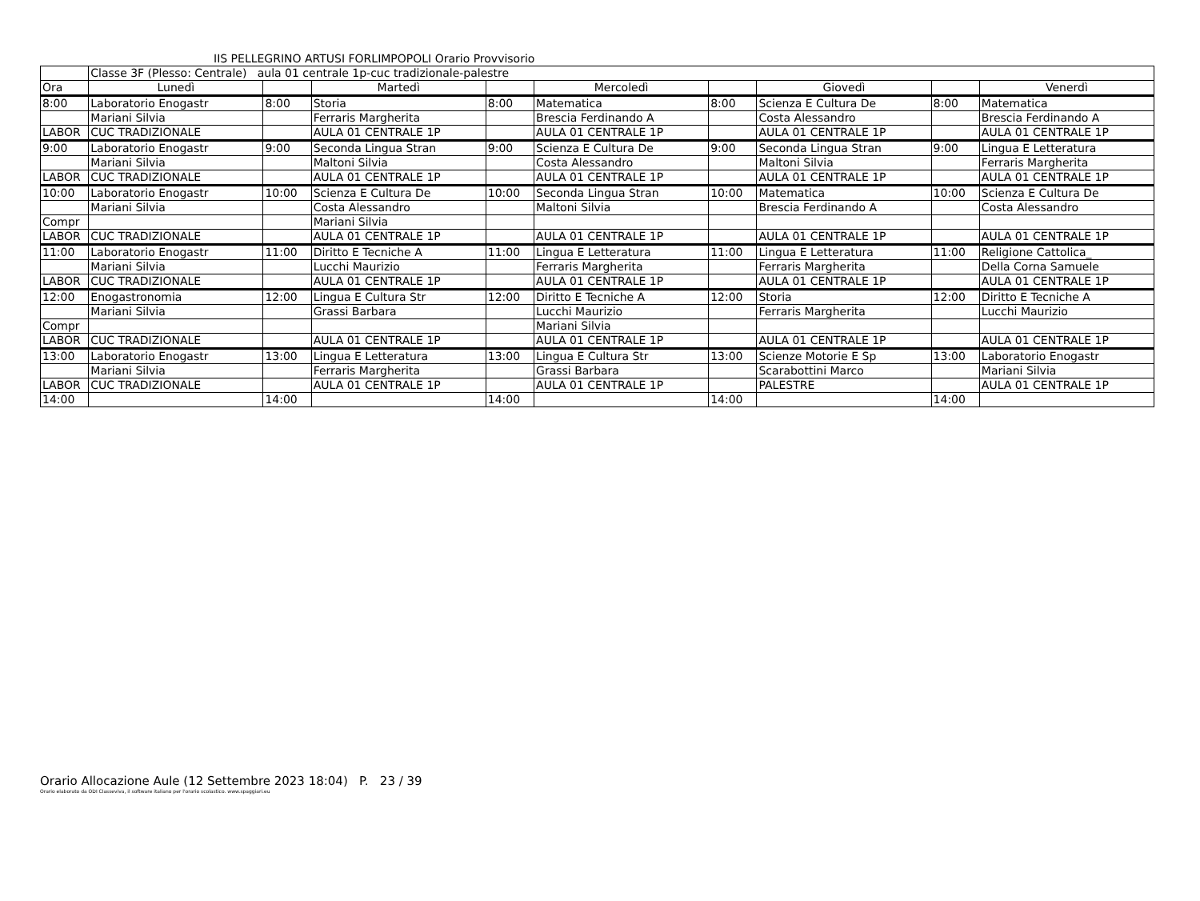IIS PELLEGRINO ARTUSI FORLIMPOPOLI Orario Provvisorio
| | Classe 3F (Plesso: Centrale) aula 01 centrale 1p-cuc tradizionale-palestre | | | | | | | | |
| Ora | Lunedì | | Martedì | | Mercoledì | | Giovedì | | Venerdì |
| 8:00 | Laboratorio Enogastr | 8:00 | Storia | 8:00 | Matematica | 8:00 | Scienza E Cultura De | 8:00 | Matematica |
| | Mariani Silvia | | Ferraris Margherita | | Brescia Ferdinando A | | Costa Alessandro | | Brescia Ferdinando A |
| LABOR | CUC TRADIZIONALE | | AULA 01 CENTRALE 1P | | AULA 01 CENTRALE 1P | | AULA 01 CENTRALE 1P | | AULA 01 CENTRALE 1P |
| 9:00 | Laboratorio Enogastr | 9:00 | Seconda Lingua Stran | 9:00 | Scienza E Cultura De | 9:00 | Seconda Lingua Stran | 9:00 | Lingua E Letteratura |
| | Mariani Silvia | | Maltoni Silvia | | Costa Alessandro | | Maltoni Silvia | | Ferraris Margherita |
| LABOR | CUC TRADIZIONALE | | AULA 01 CENTRALE 1P | | AULA 01 CENTRALE 1P | | AULA 01 CENTRALE 1P | | AULA 01 CENTRALE 1P |
| 10:00 | Laboratorio Enogastr | 10:00 | Scienza E Cultura De | 10:00 | Seconda Lingua Stran | 10:00 | Matematica | 10:00 | Scienza E Cultura De |
| | Mariani Silvia | | Costa Alessandro | | Maltoni Silvia | | Brescia Ferdinando A | | Costa Alessandro |
| Compr | | | Mariani Silvia | | | | | | |
| LABOR | CUC TRADIZIONALE | | AULA 01 CENTRALE 1P | | AULA 01 CENTRALE 1P | | AULA 01 CENTRALE 1P | | AULA 01 CENTRALE 1P |
| 11:00 | Laboratorio Enogastr | 11:00 | Diritto E Tecniche A | 11:00 | Lingua E Letteratura | 11:00 | Lingua E Letteratura | 11:00 | Religione Cattolica_ |
| | Mariani Silvia | | Lucchi Maurizio | | Ferraris Margherita | | Ferraris Margherita | | Della Corna Samuele |
| LABOR | CUC TRADIZIONALE | | AULA 01 CENTRALE 1P | | AULA 01 CENTRALE 1P | | AULA 01 CENTRALE 1P | | AULA 01 CENTRALE 1P |
| 12:00 | Enogastronomia | 12:00 | Lingua E Cultura Str | 12:00 | Diritto E Tecniche A | 12:00 | Storia | 12:00 | Diritto E Tecniche A |
| | Mariani Silvia | | Grassi Barbara | | Lucchi Maurizio | | Ferraris Margherita | | Lucchi Maurizio |
| Compr | | | | | Mariani Silvia | | | | |
| LABOR | CUC TRADIZIONALE | | AULA 01 CENTRALE 1P | | AULA 01 CENTRALE 1P | | AULA 01 CENTRALE 1P | | AULA 01 CENTRALE 1P |
| 13:00 | Laboratorio Enogastr | 13:00 | Lingua E Letteratura | 13:00 | Lingua E Cultura Str | 13:00 | Scienze Motorie E Sp | 13:00 | Laboratorio Enogastr |
| | Mariani Silvia | | Ferraris Margherita | | Grassi Barbara | | Scarabottini Marco | | Mariani Silvia |
| LABOR | CUC TRADIZIONALE | | AULA 01 CENTRALE 1P | | AULA 01 CENTRALE 1P | | PALESTRE | | AULA 01 CENTRALE 1P |
| 14:00 | | 14:00 | | 14:00 | | 14:00 | | 14:00 | |
Orario Allocazione Aule (12 Settembre 2023 18:04) P. 23 / 39
Orario elaborato da ODI Classeviva, il software italiano per l'orario scolastico. www.spaggiari.eu